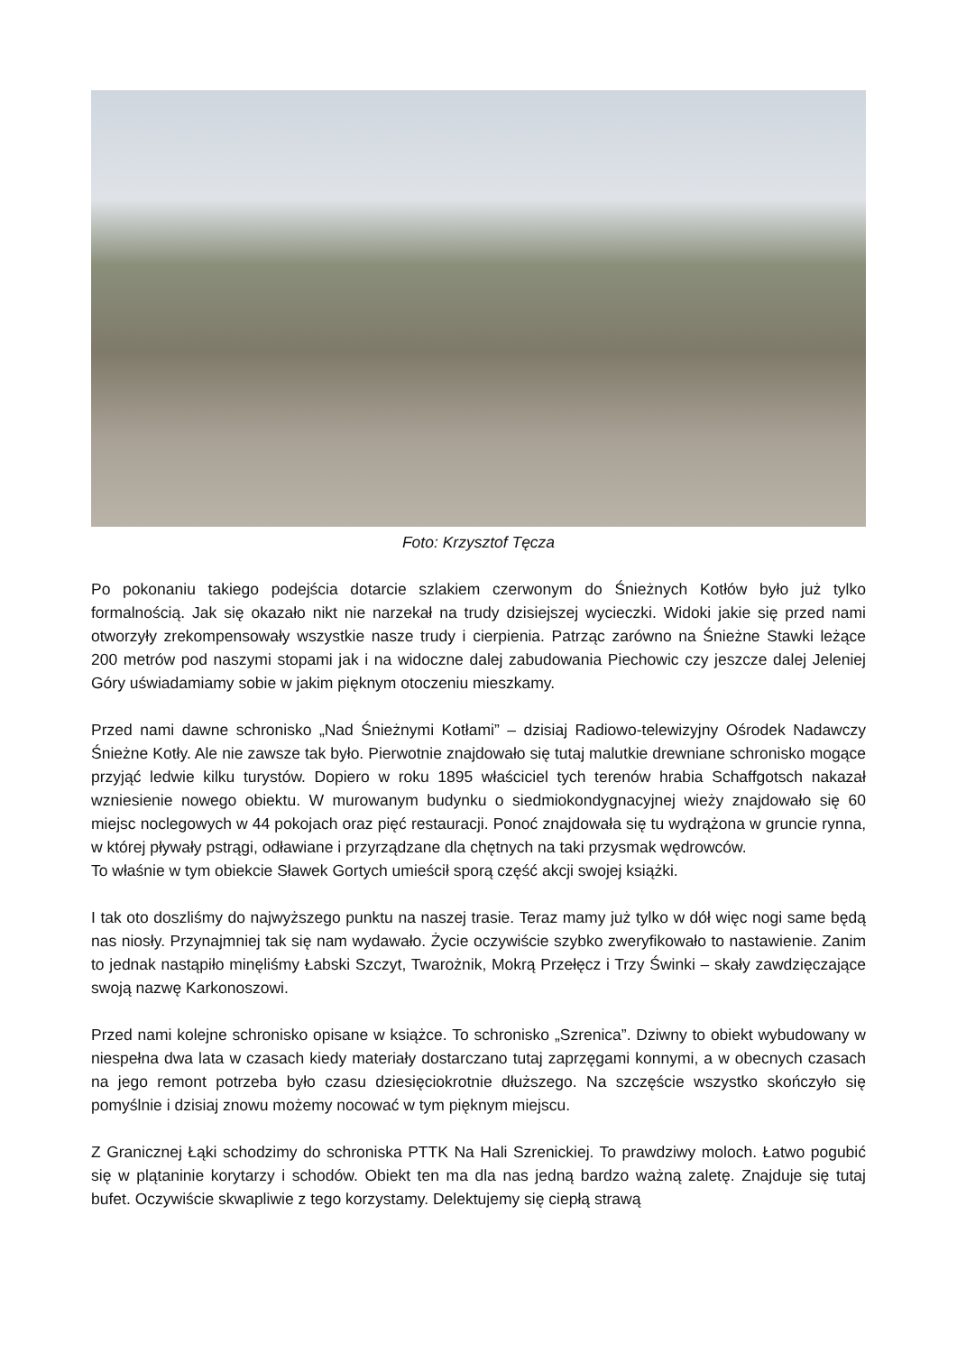Foto: Krzysztof Tęcza
Po pokonaniu takiego podejścia dotarcie szlakiem czerwonym do Śnieżnych Kotłów było już tylko formalnością. Jak się okazało nikt nie narzekał na trudy dzisiejszej wycieczki. Widoki jakie się przed nami otworzyły zrekompensowały wszystkie nasze trudy i cierpienia. Patrząc zarówno na Śnieżne Stawki leżące 200 metrów pod naszymi stopami jak i na widoczne dalej zabudowania Piechowic czy jeszcze dalej Jeleniej Góry uświadamiamy sobie w jakim pięknym otoczeniu mieszkamy.
Przed nami dawne schronisko „Nad Śnieżnymi Kotłami” – dzisiaj Radiowo-telewizyjny Ośrodek Nadawczy Śnieżne Kotły. Ale nie zawsze tak było. Pierwotnie znajdowało się tutaj malutkie drewniane schronisko mogące przyjąć ledwie kilku turystów. Dopiero w roku 1895 właściciel tych terenów hrabia Schaffgotsch nakazał wzniesienie nowego obiektu. W murowanym budynku o siedmiokondygnacyjnej wieży znajdowało się 60 miejsc noclegowych w 44 pokojach oraz pięć restauracji. Ponoć znajdowała się tu wydrążona w gruncie rynna, w której pływały pstrągi, odławiane i przyrządzane dla chętnych na taki przysmak wędrowców.
To właśnie w tym obiekcie Sławek Gortych umieścił sporą część akcji swojej książki.
I tak oto doszliśmy do najwyższego punktu na naszej trasie. Teraz mamy już tylko w dół więc nogi same będą nas niosły. Przynajmniej tak się nam wydawało. Życie oczywiście szybko zweryfikowało to nastawienie. Zanim to jednak nastąpiło minęliśmy Łabski Szczyt, Twarożnik, Mokrą Przełęcz i Trzy Świnki – skały zawdzięczające swoją nazwę Karkonoszowi.
Przed nami kolejne schronisko opisane w książce. To schronisko „Szrenica”. Dziwny to obiekt wybudowany w niespełna dwa lata w czasach kiedy materiały dostarczano tutaj zaprzęgami konnymi, a w obecnych czasach na jego remont potrzeba było czasu dziesięciokrotnie dłuższego. Na szczęście wszystko skończyło się pomyślnie i dzisiaj znowu możemy nocować w tym pięknym miejscu.
Z Granicznej Łąki schodzimy do schroniska PTTK Na Hali Szrenickiej. To prawdziwy moloch. Łatwo pogubić się w plątaninie korytarzy i schodów. Obiekt ten ma dla nas jedną bardzo ważną zaletę. Znajduje się tutaj bufet. Oczywiście skwapliwie z tego korzystamy. Delektujemy się ciepłą strawą